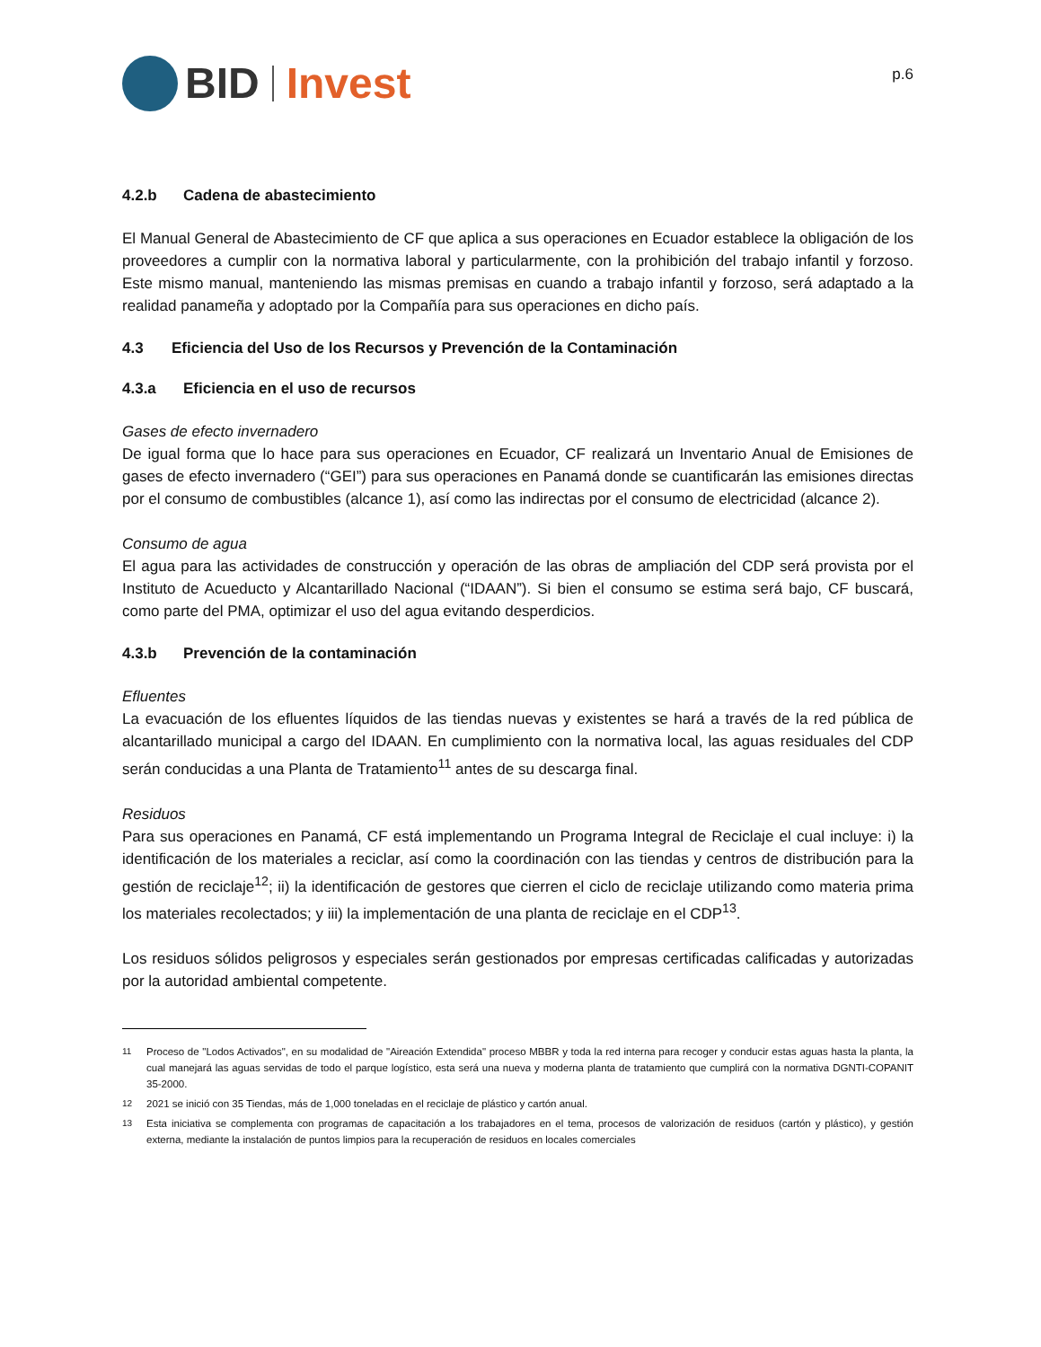BID Invest
p.6
4.2.b Cadena de abastecimiento
El Manual General de Abastecimiento de CF que aplica a sus operaciones en Ecuador establece la obligación de los proveedores a cumplir con la normativa laboral y particularmente, con la prohibición del trabajo infantil y forzoso. Este mismo manual, manteniendo las mismas premisas en cuando a trabajo infantil y forzoso, será adaptado a la realidad panameña y adoptado por la Compañía para sus operaciones en dicho país.
4.3 Eficiencia del Uso de los Recursos y Prevención de la Contaminación
4.3.a Eficiencia en el uso de recursos
Gases de efecto invernadero
De igual forma que lo hace para sus operaciones en Ecuador, CF realizará un Inventario Anual de Emisiones de gases de efecto invernadero (“GEI”) para sus operaciones en Panamá donde se cuantificarán las emisiones directas por el consumo de combustibles (alcance 1), así como las indirectas por el consumo de electricidad (alcance 2).
Consumo de agua
El agua para las actividades de construcción y operación de las obras de ampliación del CDP será provista por el Instituto de Acueducto y Alcantarillado Nacional (“IDAAN”). Si bien el consumo se estima será bajo, CF buscará, como parte del PMA, optimizar el uso del agua evitando desperdicios.
4.3.b Prevención de la contaminación
Efluentes
La evacuación de los efluentes líquidos de las tiendas nuevas y existentes se hará a través de la red pública de alcantarillado municipal a cargo del IDAAN. En cumplimiento con la normativa local, las aguas residuales del CDP serán conducidas a una Planta de Tratamiento<sup>11</sup> antes de su descarga final.
Residuos
Para sus operaciones en Panamá, CF está implementando un Programa Integral de Reciclaje el cual incluye: i) la identificación de los materiales a reciclar, así como la coordinación con las tiendas y centros de distribución para la gestión de reciclaje<sup>12</sup>; ii) la identificación de gestores que cierren el ciclo de reciclaje utilizando como materia prima los materiales recolectados; y iii) la implementación de una planta de reciclaje en el CDP<sup>13</sup>.
Los residuos sólidos peligrosos y especiales serán gestionados por empresas certificadas calificadas y autorizadas por la autoridad ambiental competente.
<sup>11</sup>
Proceso de "Lodos Activados", en su modalidad de "Aireación Extendida" proceso MBBR y toda la red interna para recoger y conducir estas aguas hasta la planta, la cual manejará las aguas servidas de todo el parque logístico, esta será una nueva y moderna planta de tratamiento que cumplirá con la normativa DGNTI-COPANIT 35-2000.
<sup>12</sup>
2021 se inició con 35 Tiendas, más de 1,000 toneladas en el reciclaje de plástico y cartón anual.
<sup>13</sup>
Esta iniciativa se complementa con programas de capacitación a los trabajadores en el tema, procesos de valorización de residuos (cartón y plástico), y gestión externa, mediante la instalación de puntos limpios para la recuperación de residuos en locales comerciales